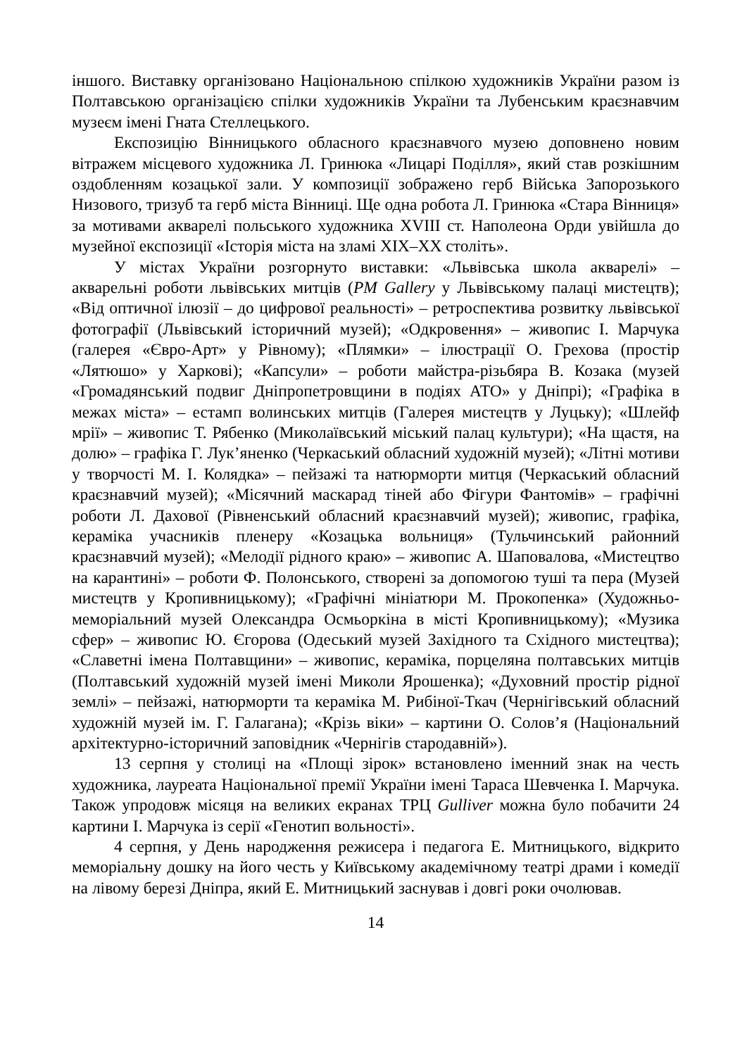іншого. Виставку організовано Національною спілкою художників України разом із Полтавською організацією спілки художників України та Лубенським краєзнавчим музеєм імені Гната Стеллецького.
Експозицію Вінницького обласного краєзнавчого музею доповнено новим вітражем місцевого художника Л. Гринюка «Лицарі Поділля», який став розкішним оздобленням козацької зали. У композиції зображено герб Війська Запорозького Низового, тризуб та герб міста Вінниці. Ще одна робота Л. Гринюка «Стара Вінниця» за мотивами акварелі польського художника XVIII ст. Наполеона Орди увійшла до музейної експозиції «Історія міста на зламі XIX–XX століть».
У містах України розгорнуто виставки: «Львівська школа акварелі» – акварельні роботи львівських митців (PM Gallery у Львівському палаці мистецтв); «Від оптичної ілюзії – до цифрової реальності» – ретроспектива розвитку львівської фотографії (Львівський історичний музей); «Одкровення» – живопис І. Марчука (галерея «Євро-Арт» у Рівному); «Плямки» – ілюстрації О. Грехова (простір «Лятюшо» у Харкові); «Капсули» – роботи майстра-різьбяра В. Козака (музей «Громадянський подвиг Дніпропетровщини в подіях АТО» у Дніпрі); «Графіка в межах міста» – естамп волинських митців (Галерея мистецтв у Луцьку); «Шлейф мрії» – живопис Т. Рябенко (Миколаївський міський палац культури); «На щастя, на долю» – графіка Г. Лук’яненко (Черкаський обласний художній музей); «Літні мотиви у творчості М. І. Колядка» – пейзажі та натюрморти митця (Черкаський обласний краєзнавчий музей); «Місячний маскарад тіней або Фігури Фантомів» – графічні роботи Л. Дахової (Рівненський обласний краєзнавчий музей); живопис, графіка, кераміка учасників пленеру «Козацька вольниця» (Тульчинський районний краєзнавчий музей); «Мелодії рідного краю» – живопис А. Шаповалова, «Мистецтво на карантині» – роботи Ф. Полонського, створені за допомогою туші та пера (Музей мистецтв у Кропивницькому); «Графічні мініатюри М. Прокопенка» (Художньо-меморіальний музей Олександра Осмьоркіна в місті Кропивницькому); «Музика сфер» – живопис Ю. Єгорова (Одеський музей Західного та Східного мистецтва); «Славетні імена Полтавщини» – живопис, кераміка, порцеляна полтавських митців (Полтавський художній музей імені Миколи Ярошенка); «Духовний простір рідної землі» – пейзажі, натюрморти та кераміка М. Рибіної-Ткач (Чернігівський обласний художній музей ім. Г. Галагана); «Крізь віки» – картини О. Солов’я (Національний архітектурно-історичний заповідник «Чернігів стародавній»).
13 серпня у столиці на «Площі зірок» встановлено іменний знак на честь художника, лауреата Національної премії України імені Тараса Шевченка І. Марчука. Також упродовж місяця на великих екранах ТРЦ Gulliver можна було побачити 24 картини І. Марчука із серії «Генотип вольності».
4 серпня, у День народження режисера і педагога Е. Митницького, відкрито меморіальну дошку на його честь у Київському академічному театрі драми і комедії на лівому березі Дніпра, який Е. Митницький заснував і довгі роки очолював.
14